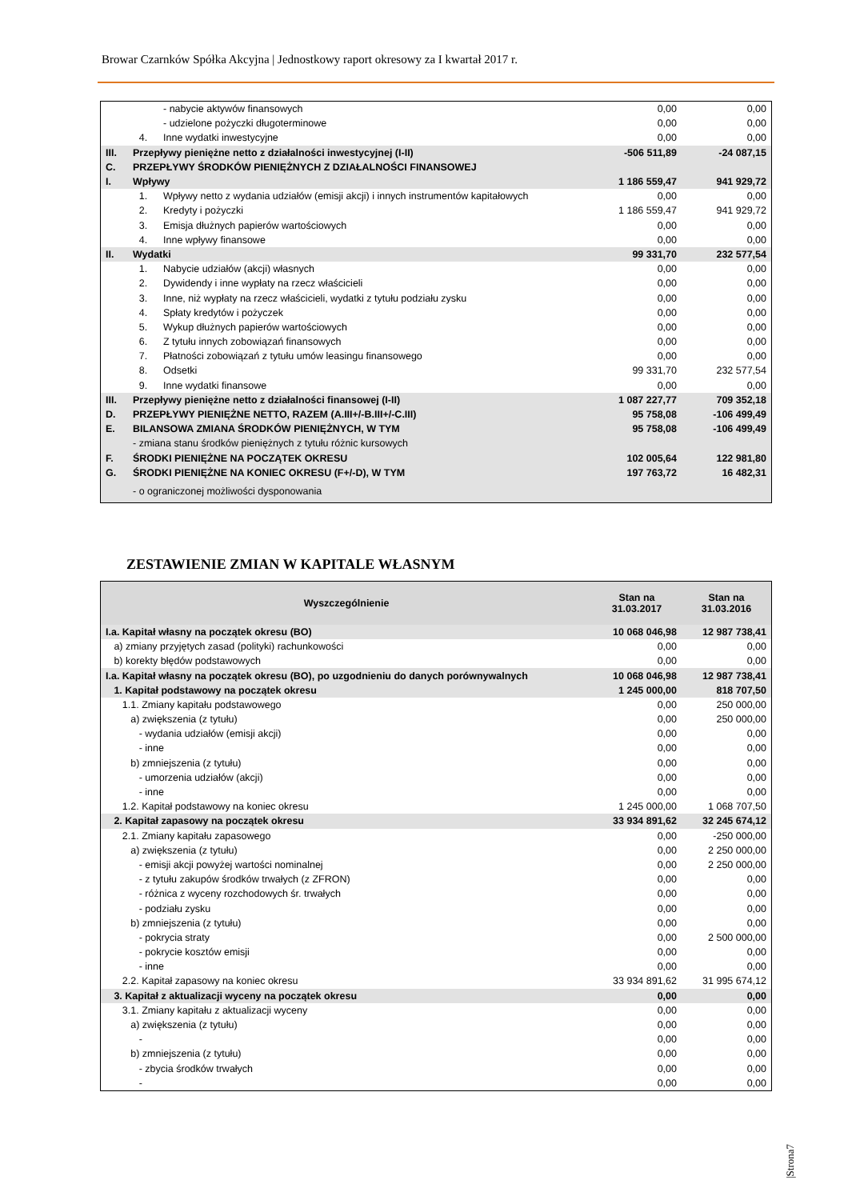Browar Czarnków Spółka Akcyjna | Jednostkowy raport okresowy za I kwartał 2017 r.
| | | - nabycie aktywów finansowych | 0,00 | 0,00 |
| | | - udzielone pożyczki długoterminowe | 0,00 | 0,00 |
| | 4. | Inne wydatki inwestycyjne | 0,00 | 0,00 |
| III. | Przepływy pieniężne netto z działalności inwestycyjnej (I-II) | | -506 511,89 | -24 087,15 |
| C. | PRZEPŁYWY ŚRODKÓW PIENIĘŻNYCH Z DZIAŁALNOŚCI FINANSOWEJ | | | |
| I. | Wpływy | | 1 186 559,47 | 941 929,72 |
| | 1. | Wpływy netto z wydania udziałów (emisji akcji) i innych instrumentów kapitałowych | 0,00 | 0,00 |
| | 2. | Kredyty i pożyczki | 1 186 559,47 | 941 929,72 |
| | 3. | Emisja dłużnych papierów wartościowych | 0,00 | 0,00 |
| | 4. | Inne wpływy finansowe | 0,00 | 0,00 |
| II. | Wydatki | | 99 331,70 | 232 577,54 |
| | 1. | Nabycie udziałów (akcji) własnych | 0,00 | 0,00 |
| | 2. | Dywidendy i inne wypłaty na rzecz właścicieli | 0,00 | 0,00 |
| | 3. | Inne, niż wypłaty na rzecz właścicieli, wydatki z tytułu podziału zysku | 0,00 | 0,00 |
| | 4. | Spłaty kredytów i pożyczek | 0,00 | 0,00 |
| | 5. | Wykup dłużnych papierów wartościowych | 0,00 | 0,00 |
| | 6. | Z tytułu innych zobowiązań finansowych | 0,00 | 0,00 |
| | 7. | Płatności zobowiązań z tytułu umów leasingu finansowego | 0,00 | 0,00 |
| | 8. | Odsetki | 99 331,70 | 232 577,54 |
| | 9. | Inne wydatki finansowe | 0,00 | 0,00 |
| III. | Przepływy pieniężne netto z działalności finansowej (I-II) | | 1 087 227,77 | 709 352,18 |
| D. | PRZEPŁYWY PIENIĘŻNE NETTO, RAZEM (A.III+/-B.III+/-C.III) | | 95 758,08 | -106 499,49 |
| E. | BILANSOWA ZMIANA ŚRODKÓW PIENIĘŻNYCH, W TYM | | 95 758,08 | -106 499,49 |
| | - zmiana stanu środków pieniężnych z tytułu różnic kursowych | | | |
| F. | ŚRODKI PIENIĘŻNE NA POCZĄTEK OKRESU | | 102 005,64 | 122 981,80 |
| G. | ŚRODKI PIENIĘŻNE NA KONIEC OKRESU (F+/-D), W TYM | | 197 763,72 | 16 482,31 |
| | - o ograniczonej możliwości dysponowania | | | |
ZESTAWIENIE ZMIAN W KAPITALE WŁASNYM
| Wyszczególnienie | Stan na 31.03.2017 | Stan na 31.03.2016 |
| --- | --- | --- |
| I.a. Kapitał własny na początek okresu (BO) | 10 068 046,98 | 12 987 738,41 |
| a) zmiany przyjętych zasad (polityki) rachunkowości | 0,00 | 0,00 |
| b) korekty błędów podstawowych | 0,00 | 0,00 |
| I.a. Kapitał własny na początek okresu (BO), po uzgodnieniu do danych porównywalnych | 10 068 046,98 | 12 987 738,41 |
| 1. Kapitał podstawowy na początek okresu | 1 245 000,00 | 818 707,50 |
| 1.1. Zmiany kapitału podstawowego | 0,00 | 250 000,00 |
| a) zwiększenia (z tytułu) | 0,00 | 250 000,00 |
| - wydania udziałów (emisji akcji) | 0,00 | 0,00 |
| - inne | 0,00 | 0,00 |
| b) zmniejszenia (z tytułu) | 0,00 | 0,00 |
| - umorzenia udziałów (akcji) | 0,00 | 0,00 |
| - inne | 0,00 | 0,00 |
| 1.2. Kapitał podstawowy na koniec okresu | 1 245 000,00 | 1 068 707,50 |
| 2. Kapitał zapasowy na początek okresu | 33 934 891,62 | 32 245 674,12 |
| 2.1. Zmiany kapitału zapasowego | 0,00 | -250 000,00 |
| a) zwiększenia (z tytułu) | 0,00 | 2 250 000,00 |
| - emisji akcji powyżej wartości nominalnej | 0,00 | 2 250 000,00 |
| - z tytułu zakupów środków trwałych (z ZFRON) | 0,00 | 0,00 |
| - różnica z wyceny rozchodowych śr. trwałych | 0,00 | 0,00 |
| - podziału zysku | 0,00 | 0,00 |
| b) zmniejszenia (z tytułu) | 0,00 | 0,00 |
| - pokrycia straty | 0,00 | 2 500 000,00 |
| - pokrycie kosztów emisji | 0,00 | 0,00 |
| - inne | 0,00 | 0,00 |
| 2.2. Kapitał zapasowy na koniec okresu | 33 934 891,62 | 31 995 674,12 |
| 3. Kapitał z aktualizacji wyceny na początek okresu | 0,00 | 0,00 |
| 3.1. Zmiany kapitału z aktualizacji wyceny | 0,00 | 0,00 |
| a) zwiększenia (z tytułu) | 0,00 | 0,00 |
| - | 0,00 | 0,00 |
| b) zmniejszenia (z tytułu) | 0,00 | 0,00 |
| - zbycia środków trwałych | 0,00 | 0,00 |
| - | 0,00 | 0,00 |
|Strona7